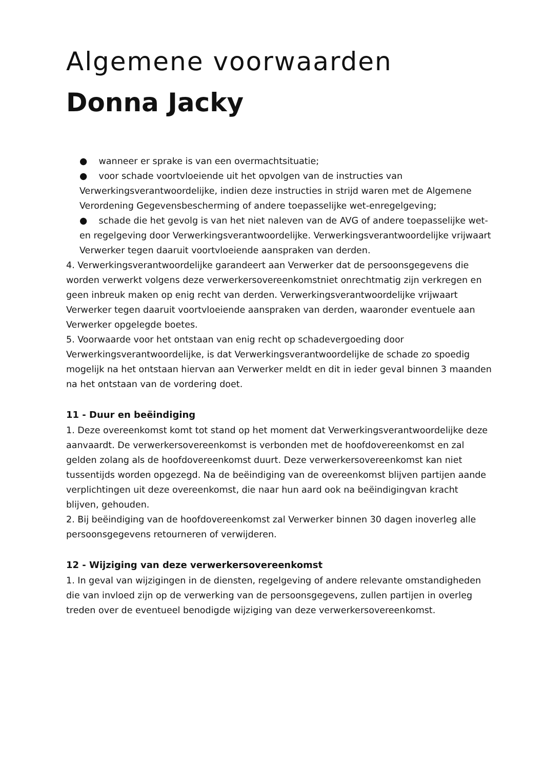Algemene voorwaarden
Donna Jacky
● wanneer er sprake is van een overmachtsituatie;
● voor schade voortvloeiende uit het opvolgen van de instructies van Verwerkingsverantwoordelijke, indien deze instructies in strijd waren met de Algemene Verordening Gegevensbescherming of andere toepasselijke wet-enregelgeving;
● schade die het gevolg is van het niet naleven van de AVG of andere toepasselijke wet- en regelgeving door Verwerkingsverantwoordelijke. Verwerkingsverantwoordelijke vrijwaart Verwerker tegen daaruit voortvloeiende aanspraken van derden.
4. Verwerkingsverantwoordelijke garandeert aan Verwerker dat de persoonsgegevens die worden verwerkt volgens deze verwerkersovereenkomstniet onrechtmatig zijn verkregen en geen inbreuk maken op enig recht van derden. Verwerkingsverantwoordelijke vrijwaart Verwerker tegen daaruit voortvloeiende aanspraken van derden, waaronder eventuele aan Verwerker opgelegde boetes.
5. Voorwaarde voor het ontstaan van enig recht op schadevergoeding door Verwerkingsverantwoordelijke, is dat Verwerkingsverantwoordelijke de schade zo spoedig mogelijk na het ontstaan hiervan aan Verwerker meldt en dit in ieder geval binnen 3 maanden na het ontstaan van de vordering doet.
11 - Duur en beëindiging
1. Deze overeenkomst komt tot stand op het moment dat Verwerkingsverantwoordelijke deze aanvaardt. De verwerkersovereenkomst is verbonden met de hoofdovereenkomst en zal gelden zolang als de hoofdovereenkomst duurt. Deze verwerkersovereenkomst kan niet tussentijds worden opgezegd. Na de beëindiging van de overeenkomst blijven partijen aande verplichtingen uit deze overeenkomst, die naar hun aard ook na beëindigingvan kracht blijven, gehouden.
2. Bij beëindiging van de hoofdovereenkomst zal Verwerker binnen 30 dagen inoverleg alle persoonsgegevens retourneren of verwijderen.
12 - Wijziging van deze verwerkersovereenkomst
1. In geval van wijzigingen in de diensten, regelgeving of andere relevante omstandigheden die van invloed zijn op de verwerking van de persoonsgegevens, zullen partijen in overleg treden over de eventueel benodigde wijziging van deze verwerkersovereenkomst.